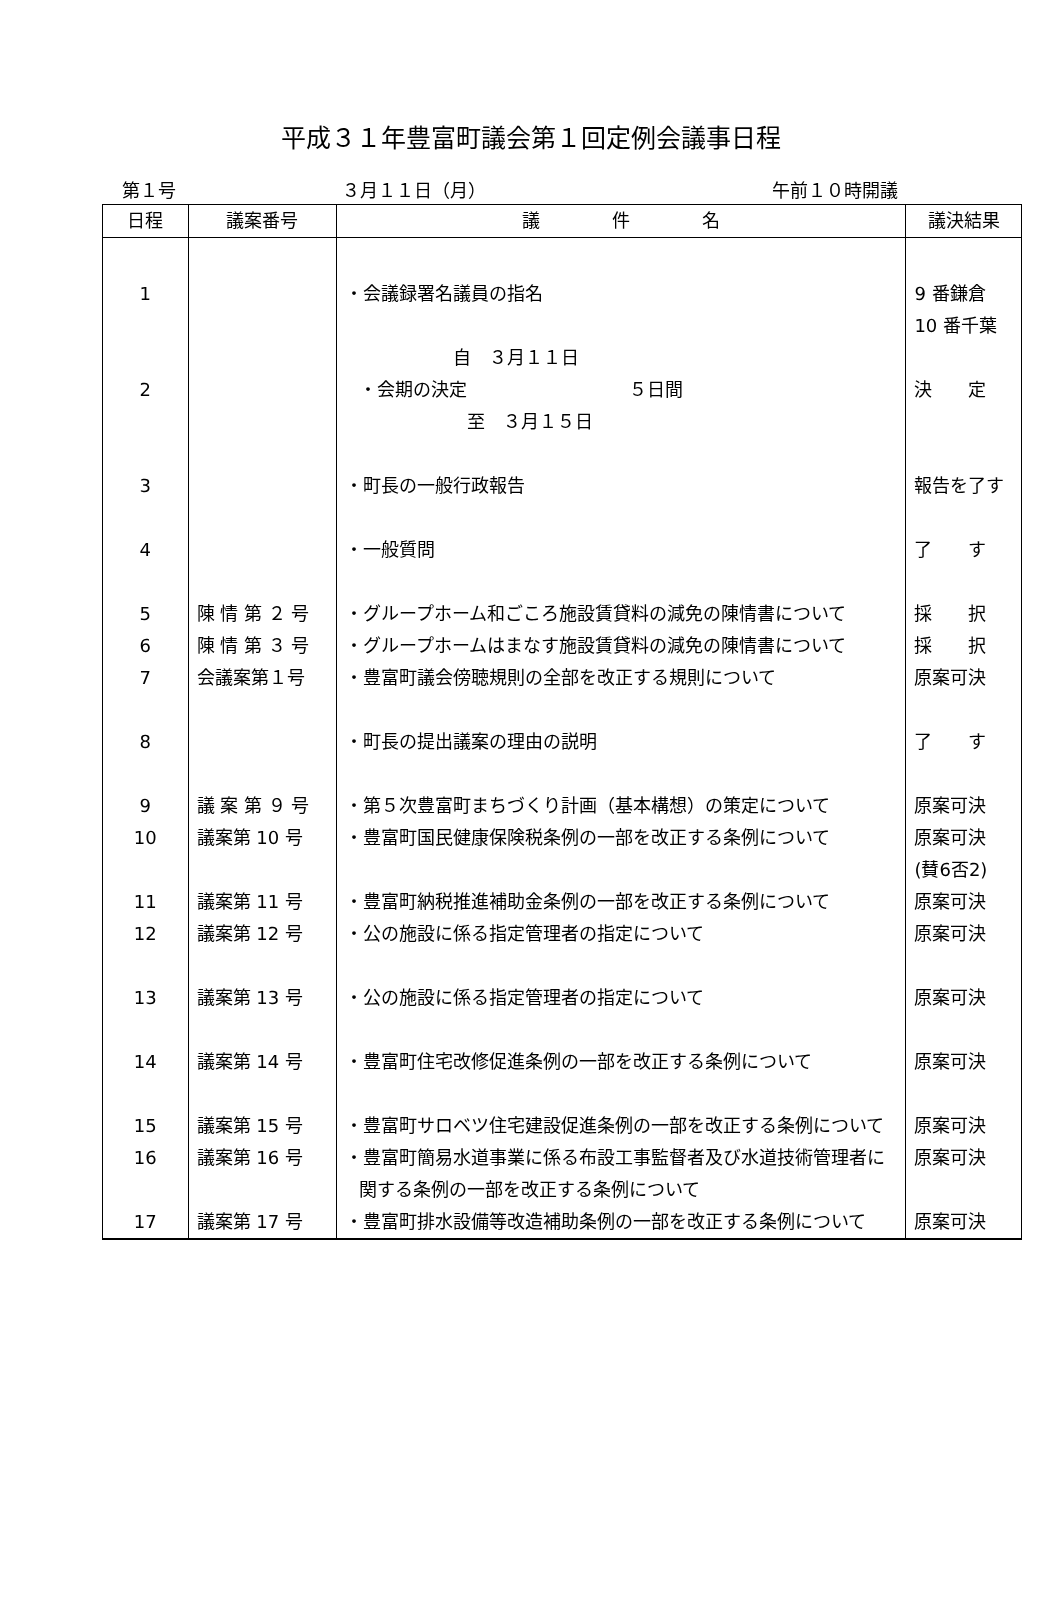平成３１年豊富町議会第１回定例会議事日程
第１号 ３月１１日（月） 午前１０時開議
| 日程 | 議案番号 | 議 件 名 | 議決結果 |
| --- | --- | --- | --- |
| 1 | | ・会議録署名議員の指名 | 9 番鎌倉 10 番千葉 |
| 2 | | 自 ３月１１日 ・会期の決定 ５日間 至 ３月１５日 | 決 定 |
| 3 | | ・町長の一般行政報告 | 報告を了す |
| 4 | | ・一般質問 | 了 す |
| 5 | 陳 情 第 ２ 号 | ・グループホーム和ごころ施設賃貸料の減免の陳情書について | 採 択 |
| 6 | 陳 情 第 ３ 号 | ・グループホームはまなす施設賃貸料の減免の陳情書について | 採 択 |
| 7 | 会議案第１号 | ・豊富町議会傍聴規則の全部を改正する規則について | 原案可決 |
| 8 | | ・町長の提出議案の理由の説明 | 了 す |
| 9 | 議 案 第 ９ 号 | ・第５次豊富町まちづくり計画（基本構想）の策定について | 原案可決 |
| 10 | 議案第 10 号 | ・豊富町国民健康保険税条例の一部を改正する条例について | 原案可決 (賛6否2) |
| 11 | 議案第 11 号 | ・豊富町納税推進補助金条例の一部を改正する条例について | 原案可決 |
| 12 | 議案第 12 号 | ・公の施設に係る指定管理者の指定について | 原案可決 |
| 13 | 議案第 13 号 | ・公の施設に係る指定管理者の指定について | 原案可決 |
| 14 | 議案第 14 号 | ・豊富町住宅改修促進条例の一部を改正する条例について | 原案可決 |
| 15 | 議案第 15 号 | ・豊富町サロベツ住宅建設促進条例の一部を改正する条例について | 原案可決 |
| 16 | 議案第 16 号 | ・豊富町簡易水道事業に係る布設工事監督者及び水道技術管理者に関する条例の一部を改正する条例について | 原案可決 |
| 17 | 議案第 17 号 | ・豊富町排水設備等改造補助条例の一部を改正する条例について | 原案可決 |